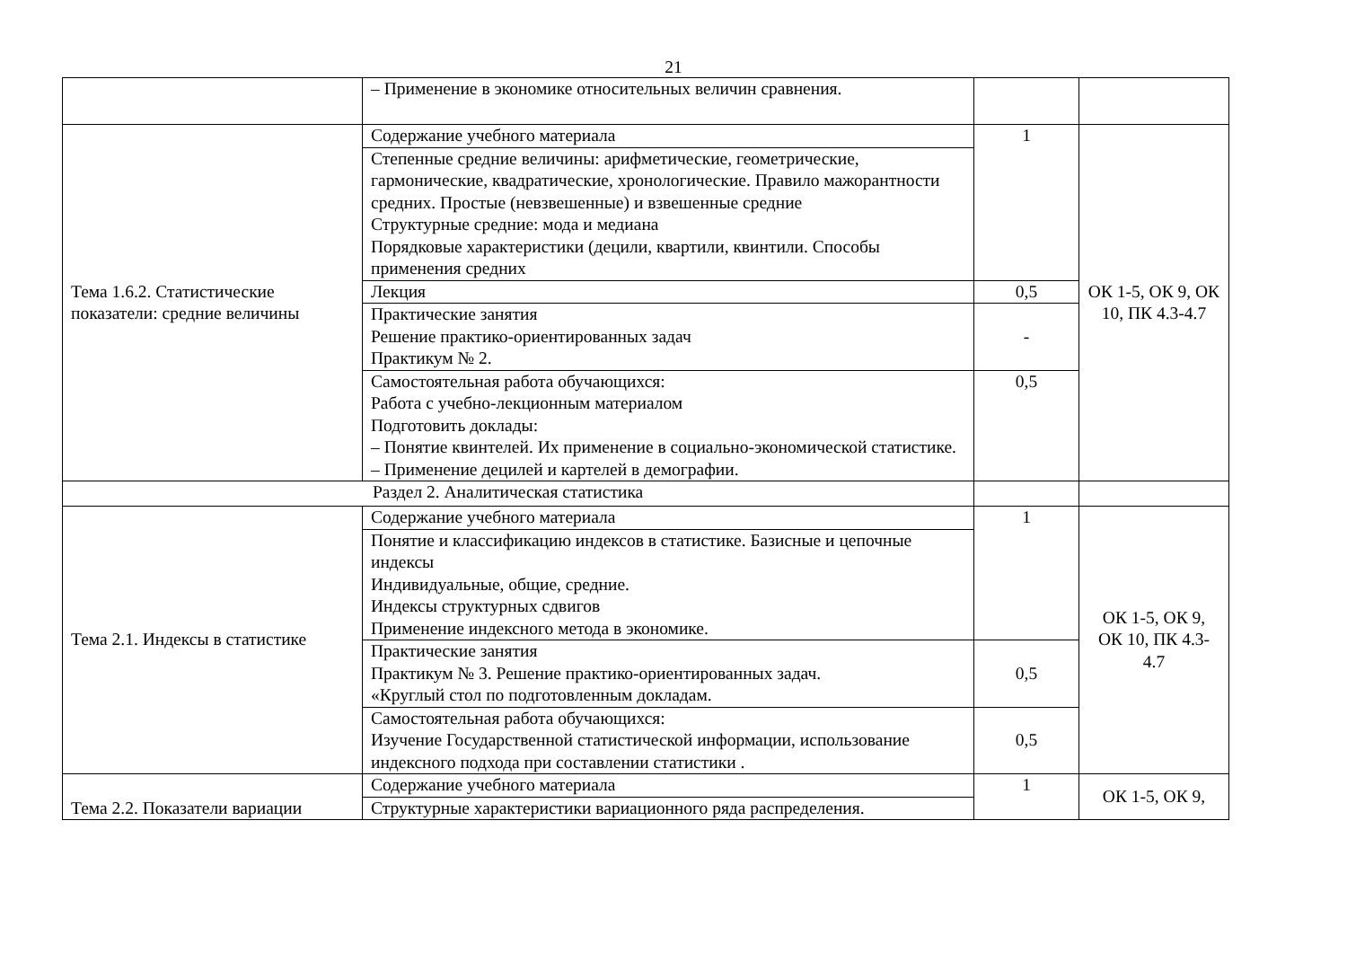21
| | – Применение в экономике относительных величин сравнения. | | |
| Тема 1.6.2. Статистические показатели: средние величины | Содержание учебного материала | 1 | ОК 1-5, ОК 9, ОК 10, ПК 4.3-4.7 |
| | Степенные средние величины: арифметические, геометрические, гармонические, квадратические, хронологические. Правило мажорантности средних. Простые (невзвешенные) и взвешенные средние Структурные средние: мода и медиана Порядковые характеристики (децили, квартили, квинтили. Способы применения средних | | |
| | Лекция | 0,5 | |
| | Практические занятия Решение практико-ориентированных задач Практикум № 2. | - | |
| | Самостоятельная работа обучающихся: Работа с учебно-лекционным материалом Подготовить доклады: – Понятие квинтелей. Их применение в социально-экономической статистике. – Применение децилей и картелей в демографии. | 0,5 | |
| Раздел 2. Аналитическая статистика | | | |
| Тема 2.1. Индексы в статистике | Содержание учебного материала | 1 | ОК 1-5, ОК 9, ОК 10, ПК 4.3- 4.7 |
| | Понятие и классификацию индексов в статистике. Базисные и цепочные индексы Индивидуальные, общие, средние. Индексы структурных сдвигов Применение индексного метода в экономике. | | |
| | Практические занятия Практикум № 3. Решение практико-ориентированных задач. «Круглый стол по подготовленным докладам. | 0,5 | |
| | Самостоятельная работа обучающихся: Изучение Государственной статистической информации, использование индексного подхода при составлении статистики . | 0,5 | |
| Тема 2.2. Показатели вариации | Содержание учебного материала | 1 | ОК 1-5, ОК 9, |
| | Структурные характеристики вариационного ряда распределения. | | |